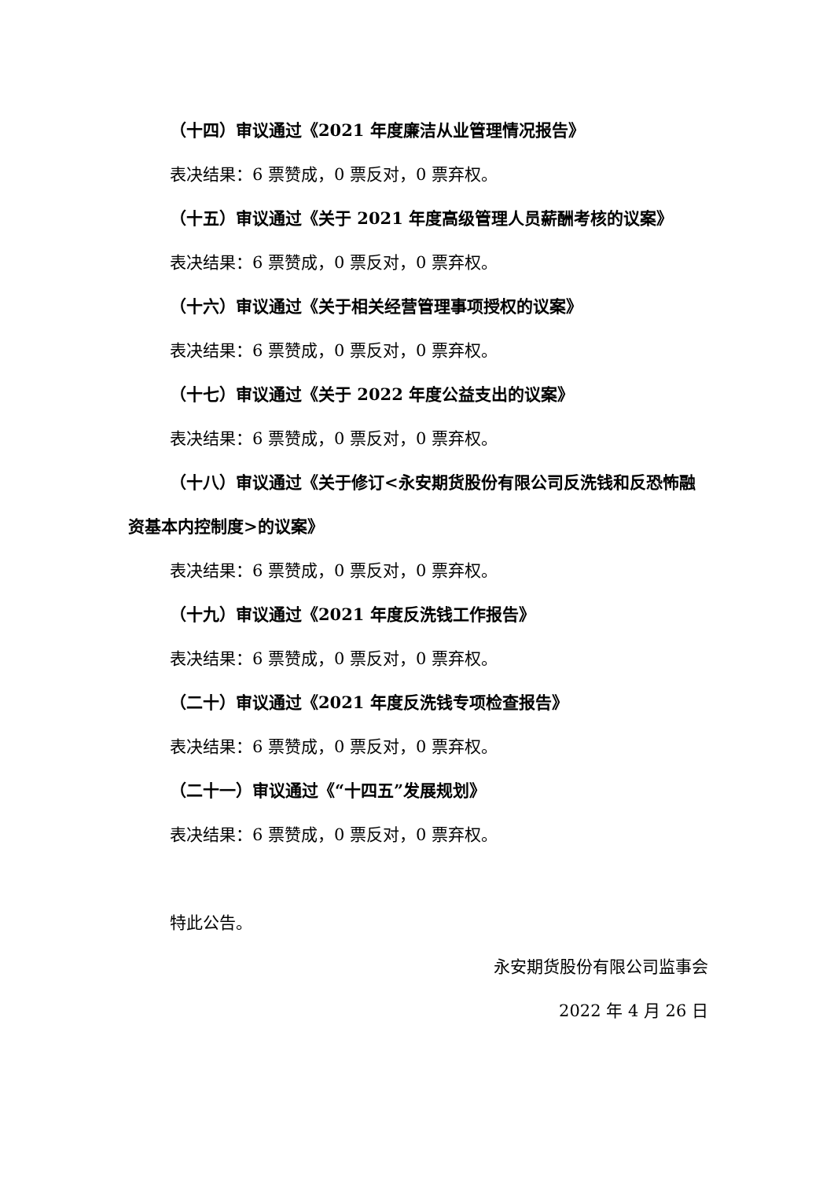（十四）审议通过《2021 年度廉洁从业管理情况报告》
表决结果：6 票赞成，0 票反对，0 票弃权。
（十五）审议通过《关于 2021 年度高级管理人员薪酬考核的议案》
表决结果：6 票赞成，0 票反对，0 票弃权。
（十六）审议通过《关于相关经营管理事项授权的议案》
表决结果：6 票赞成，0 票反对，0 票弃权。
（十七）审议通过《关于 2022 年度公益支出的议案》
表决结果：6 票赞成，0 票反对，0 票弃权。
（十八）审议通过《关于修订<永安期货股份有限公司反洗钱和反恐怖融资基本内控制度>的议案》
表决结果：6 票赞成，0 票反对，0 票弃权。
（十九）审议通过《2021 年度反洗钱工作报告》
表决结果：6 票赞成，0 票反对，0 票弃权。
（二十）审议通过《2021 年度反洗钱专项检查报告》
表决结果：6 票赞成，0 票反对，0 票弃权。
（二十一）审议通过《“十四五”发展规划》
表决结果：6 票赞成，0 票反对，0 票弃权。
特此公告。
永安期货股份有限公司监事会
2022 年 4 月 26 日